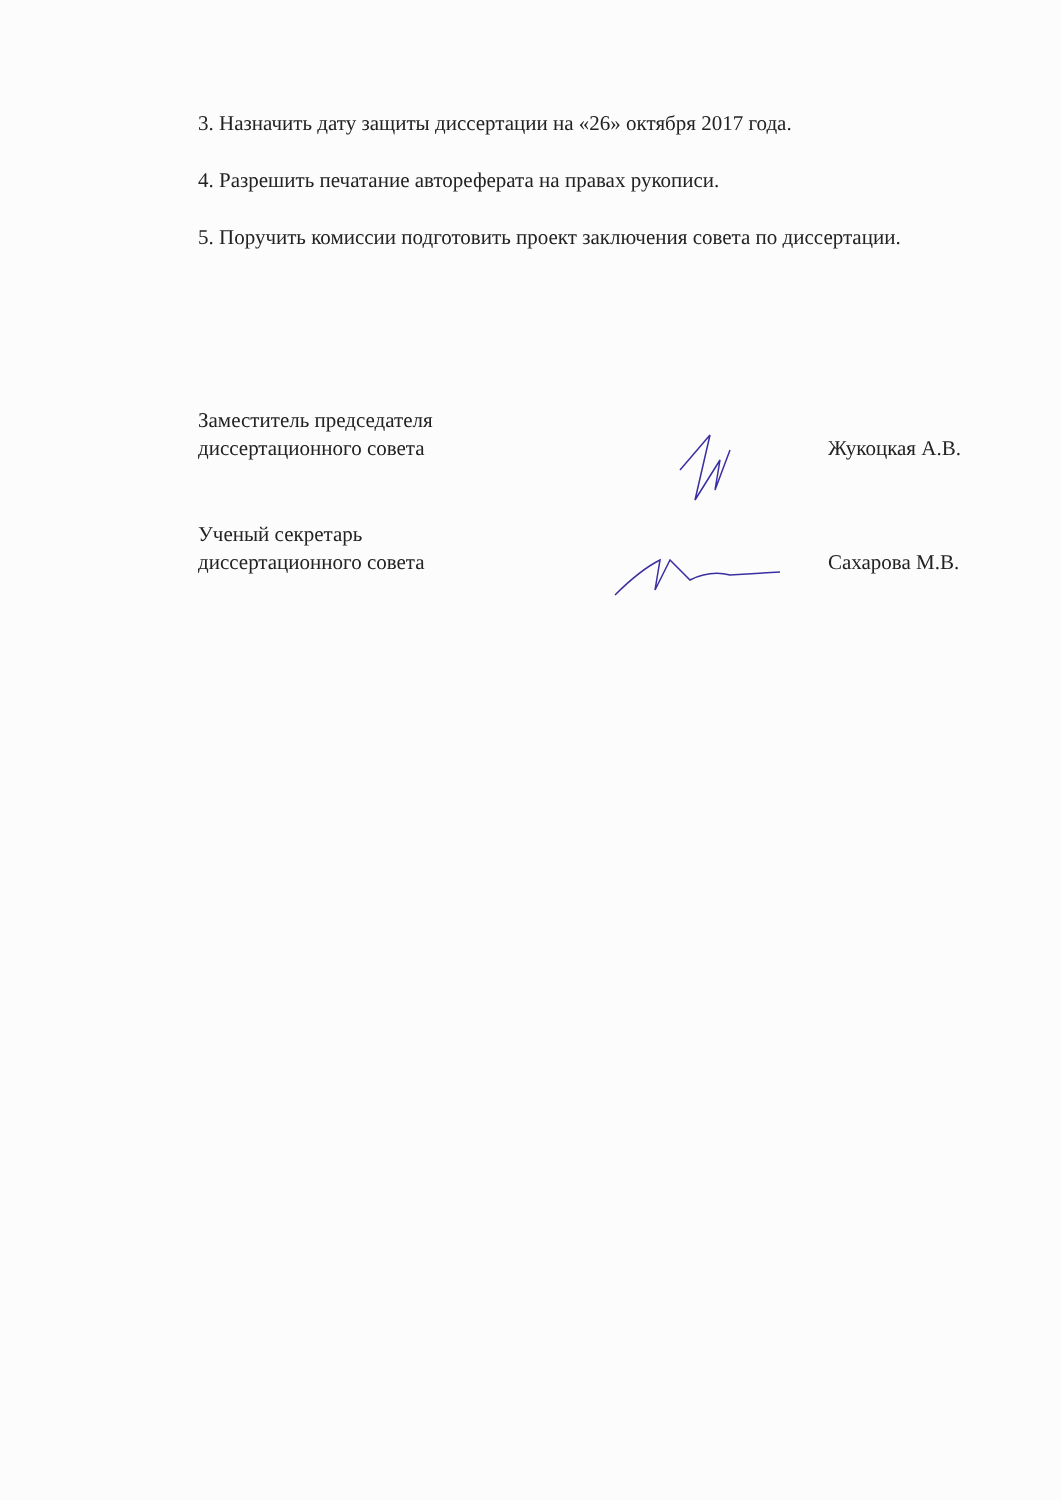3. Назначить дату защиты диссертации на «26» октября 2017 года.
4. Разрешить печатание автореферата на правах рукописи.
5. Поручить комиссии подготовить проект заключения совета по диссертации.
Заместитель председателя
диссертационного совета
Жукоцкая А.В.
Ученый секретарь
диссертационного совета
Сахарова М.В.